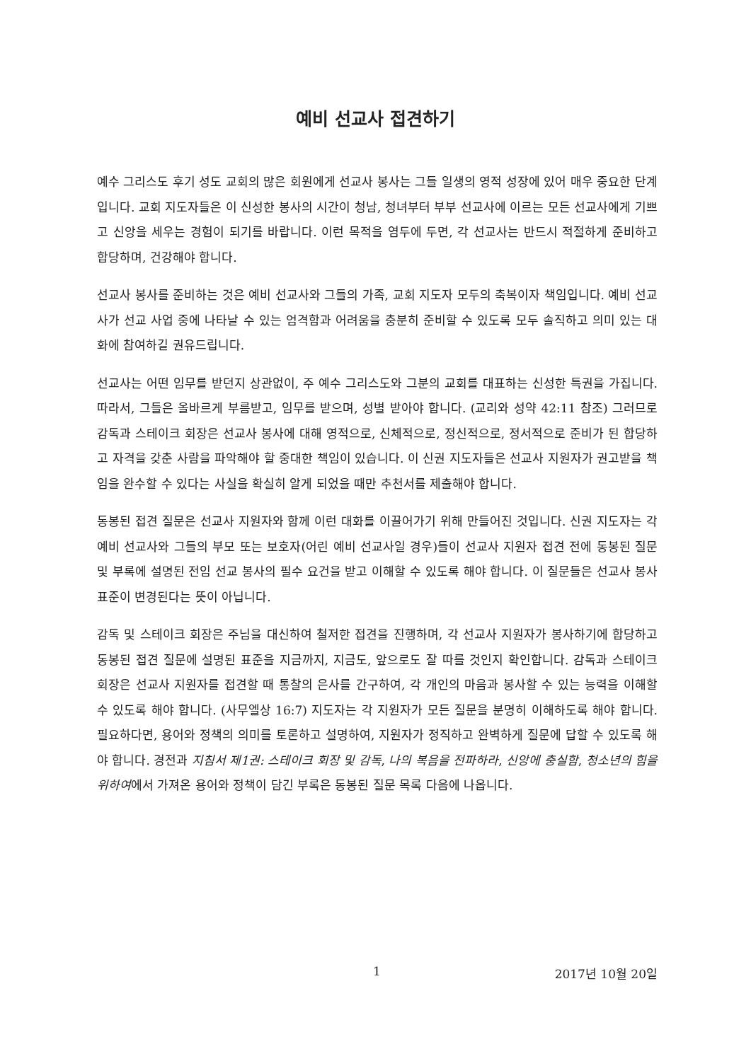예비 선교사 접견하기
예수 그리스도 후기 성도 교회의 많은 회원에게 선교사 봉사는 그들 일생의 영적 성장에 있어 매우 중요한 단계입니다. 교회 지도자들은 이 신성한 봉사의 시간이 청남, 청녀부터 부부 선교사에 이르는 모든 선교사에게 기쁘고 신앙을 세우는 경험이 되기를 바랍니다. 이런 목적을 염두에 두면, 각 선교사는 반드시 적절하게 준비하고 합당하며, 건강해야 합니다.
선교사 봉사를 준비하는 것은 예비 선교사와 그들의 가족, 교회 지도자 모두의 축복이자 책임입니다. 예비 선교사가 선교 사업 중에 나타날 수 있는 엄격함과 어려움을 충분히 준비할 수 있도록 모두 솔직하고 의미 있는 대화에 참여하길 권유드립니다.
선교사는 어떤 임무를 받던지 상관없이, 주 예수 그리스도와 그분의 교회를 대표하는 신성한 특권을 가집니다. 따라서, 그들은 올바르게 부름받고, 임무를 받으며, 성별 받아야 합니다. (교리와 성약 42:11 참조) 그러므로 감독과 스테이크 회장은 선교사 봉사에 대해 영적으로, 신체적으로, 정신적으로, 정서적으로 준비가 된 합당하고 자격을 갖춘 사람을 파악해야 할 중대한 책임이 있습니다. 이 신권 지도자들은 선교사 지원자가 권고받을 책임을 완수할 수 있다는 사실을 확실히 알게 되었을 때만 추천서를 제출해야 합니다.
동봉된 접견 질문은 선교사 지원자와 함께 이런 대화를 이끌어가기 위해 만들어진 것입니다. 신권 지도자는 각 예비 선교사와 그들의 부모 또는 보호자(어린 예비 선교사일 경우)들이 선교사 지원자 접견 전에 동봉된 질문 및 부록에 설명된 전임 선교 봉사의 필수 요건을 받고 이해할 수 있도록 해야 합니다. 이 질문들은 선교사 봉사 표준이 변경된다는 뜻이 아닙니다.
감독 및 스테이크 회장은 주님을 대신하여 철저한 접견을 진행하며, 각 선교사 지원자가 봉사하기에 합당하고 동봉된 접견 질문에 설명된 표준을 지금까지, 지금도, 앞으로도 잘 따를 것인지 확인합니다. 감독과 스테이크 회장은 선교사 지원자를 접견할 때 통찰의 은사를 간구하여, 각 개인의 마음과 봉사할 수 있는 능력을 이해할 수 있도록 해야 합니다. (사무엘상 16:7) 지도자는 각 지원자가 모든 질문을 분명히 이해하도록 해야 합니다. 필요하다면, 용어와 정책의 의미를 토론하고 설명하여, 지원자가 정직하고 완벽하게 질문에 답할 수 있도록 해야 합니다. 경전과 지침서 제1권: 스테이크 회장 및 감독, 나의 복음을 전파하라, 신앙에 충실함, 청소년의 힘을 위하여에서 가져온 용어와 정책이 담긴 부록은 동봉된 질문 목록 다음에 나옵니다.
1 2017년 10월 20일